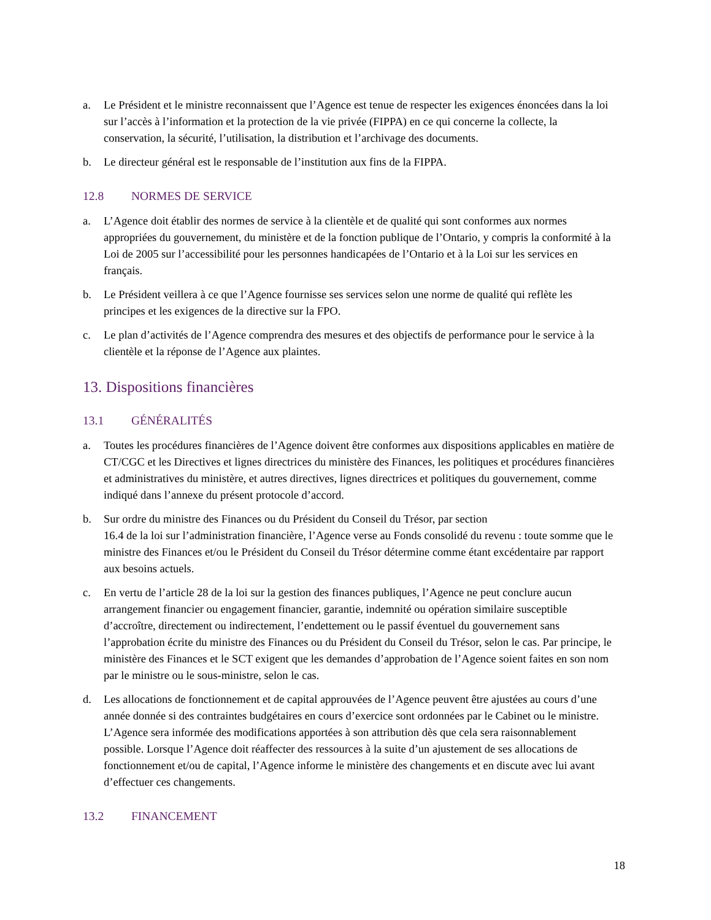a. Le Président et le ministre reconnaissent que l’Agence est tenue de respecter les exigences énoncées dans la loi sur l’accès à l’information et la protection de la vie privée (FIPPA) en ce qui concerne la collecte, la conservation, la sécurité, l’utilisation, la distribution et l’archivage des documents.
b. Le directeur général est le responsable de l’institution aux fins de la FIPPA.
12.8 NORMES DE SERVICE
a. L’Agence doit établir des normes de service à la clientèle et de qualité qui sont conformes aux normes appropriées du gouvernement, du ministère et de la fonction publique de l’Ontario, y compris la conformité à la Loi de 2005 sur l’accessibilité pour les personnes handicapées de l’Ontario et à la Loi sur les services en français.
b. Le Président veillera à ce que l’Agence fournisse ses services selon une norme de qualité qui reflète les principes et les exigences de la directive sur la FPO.
c. Le plan d’activités de l’Agence comprendra des mesures et des objectifs de performance pour le service à la clientèle et la réponse de l’Agence aux plaintes.
13. Dispositions financières
13.1 GÉNÉRALITÉS
a. Toutes les procédures financières de l’Agence doivent être conformes aux dispositions applicables en matière de CT/CGC et les Directives et lignes directrices du ministère des Finances, les politiques et procédures financières et administratives du ministère, et autres directives, lignes directrices et politiques du gouvernement, comme indiqué dans l’annexe du présent protocole d’accord.
b. Sur ordre du ministre des Finances ou du Président du Conseil du Trésor, par section
16.4 de la loi sur l’administration financière, l’Agence verse au Fonds consolidé du revenu : toute somme que le ministre des Finances et/ou le Président du Conseil du Trésor détermine comme étant excédentaire par rapport aux besoins actuels.
c. En vertu de l’article 28 de la loi sur la gestion des finances publiques, l’Agence ne peut conclure aucun arrangement financier ou engagement financier, garantie, indemnité ou opération similaire susceptible d’accroître, directement ou indirectement, l’endettement ou le passif éventuel du gouvernement sans l’approbation écrite du ministre des Finances ou du Président du Conseil du Trésor, selon le cas. Par principe, le ministère des Finances et le SCT exigent que les demandes d’approbation de l’Agence soient faites en son nom par le ministre ou le sous-ministre, selon le cas.
d. Les allocations de fonctionnement et de capital approuvées de l’Agence peuvent être ajustées au cours d’une année donnée si des contraintes budgétaires en cours d’exercice sont ordonnées par le Cabinet ou le ministre. L’Agence sera informée des modifications apportées à son attribution dès que cela sera raisonnablement possible. Lorsque l’Agence doit réaffecter des ressources à la suite d’un ajustement de ses allocations de fonctionnement et/ou de capital, l’Agence informe le ministère des changements et en discute avec lui avant d’effectuer ces changements.
13.2 FINANCEMENT
18